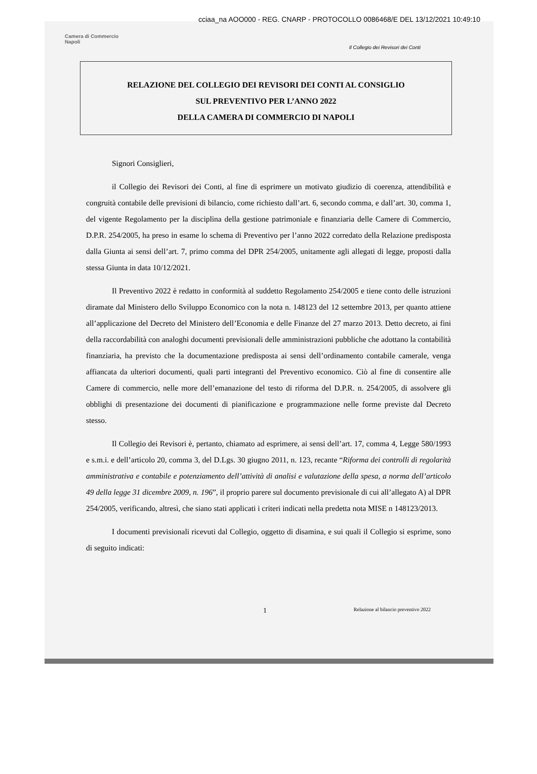cciaa_na AOO000 - REG. CNARP - PROTOCOLLO 0086468/E DEL 13/12/2021 10:49:10
Camera di Commercio
Napoli
Il Collegio dei Revisori dei Conti
RELAZIONE DEL COLLEGIO DEI REVISORI DEI CONTI AL CONSIGLIO
SUL PREVENTIVO PER L’ANNO 2022
DELLA CAMERA DI COMMERCIO DI NAPOLI
Signori Consiglieri,
il Collegio dei Revisori dei Conti, al fine di esprimere un motivato giudizio di coerenza, attendibilità e congruità contabile delle previsioni di bilancio, come richiesto dall’art. 6, secondo comma, e dall’art. 30, comma 1, del vigente Regolamento per la disciplina della gestione patrimoniale e finanziaria delle Camere di Commercio, D.P.R. 254/2005, ha preso in esame lo schema di Preventivo per l’anno 2022 corredato della Relazione predisposta dalla Giunta ai sensi dell’art. 7, primo comma del DPR 254/2005, unitamente agli allegati di legge, proposti dalla stessa Giunta in data 10/12/2021.
Il Preventivo 2022 è redatto in conformità al suddetto Regolamento 254/2005 e tiene conto delle istruzioni diramate dal Ministero dello Sviluppo Economico con la nota n. 148123 del 12 settembre 2013, per quanto attiene all’applicazione del Decreto del Ministero dell’Economia e delle Finanze del 27 marzo 2013. Detto decreto, ai fini della raccordabilità con analoghi documenti previsionali delle amministrazioni pubbliche che adottano la contabilità finanziaria, ha previsto che la documentazione predisposta ai sensi dell’ordinamento contabile camerale, venga affiancata da ulteriori documenti, quali parti integranti del Preventivo economico. Ciò al fine di consentire alle Camere di commercio, nelle more dell’emanazione del testo di riforma del D.P.R. n. 254/2005, di assolvere gli obblighi di presentazione dei documenti di pianificazione e programmazione nelle forme previste dal Decreto stesso.
Il Collegio dei Revisori è, pertanto, chiamato ad esprimere, ai sensi dell’art. 17, comma 4, Legge 580/1993 e s.m.i. e dell’articolo 20, comma 3, del D.Lgs. 30 giugno 2011, n. 123, recante “Riforma dei controlli di regolarità amministrativa e contabile e potenziamento dell’attività di analisi e valutazione della spesa, a norma dell’articolo 49 della legge 31 dicembre 2009, n. 196”, il proprio parere sul documento previsionale di cui all’allegato A) al DPR 254/2005, verificando, altresì, che siano stati applicati i criteri indicati nella predetta nota MISE n 148123/2013.
I documenti previsionali ricevuti dal Collegio, oggetto di disamina, e sui quali il Collegio si esprime, sono di seguito indicati:
1 Relazione al bilancio preventivo 2022